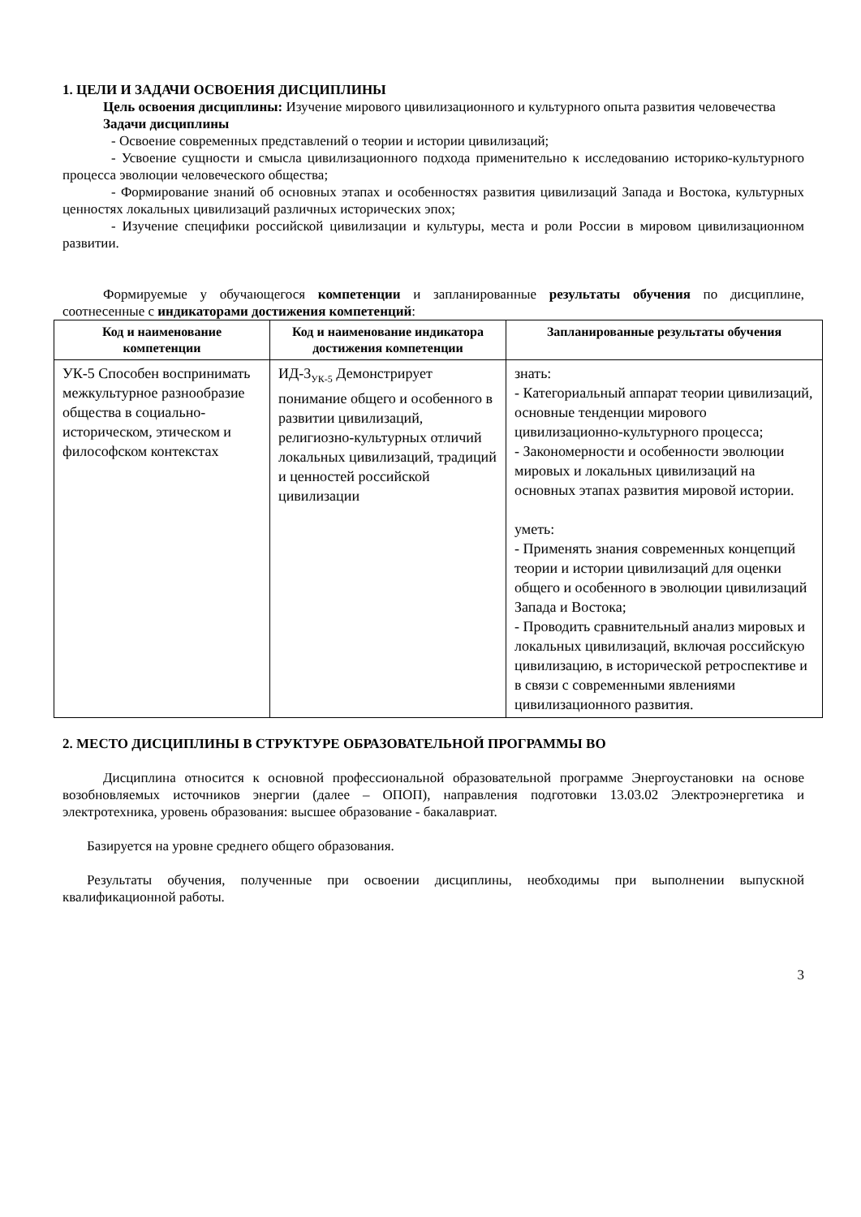1. ЦЕЛИ И ЗАДАЧИ ОСВОЕНИЯ ДИСЦИПЛИНЫ
Цель освоения дисциплины: Изучение мирового цивилизационного и культурного опыта развития человечества
Задачи дисциплины
- Освоение современных представлений о теории и истории цивилизаций;
- Усвоение сущности и смысла цивилизационного подхода применительно к исследованию историко-культурного процесса эволюции человеческого общества;
- Формирование знаний об основных этапах и особенностях развития цивилизаций Запада и Востока, культурных ценностях локальных цивилизаций различных исторических эпох;
- Изучение специфики российской цивилизации и культуры, места и роли России в мировом цивилизационном развитии.
Формируемые у обучающегося компетенции и запланированные результаты обучения по дисциплине, соотнесенные с индикаторами достижения компетенций:
| Код и наименование компетенции | Код и наименование индикатора достижения компетенции | Запланированные результаты обучения |
| --- | --- | --- |
| УК-5 Способен воспринимать межкультурное разнообразие общества в социально-историческом, этическом и философском контекстах | ИД-3<sub>УК-5</sub> Демонстрирует понимание общего и особенного в развитии цивилизаций, религиозно-культурных отличий локальных цивилизаций, традиций и ценностей российской цивилизации | знать: - Категориальный аппарат теории цивилизаций, основные тенденции мирового цивилизационно-культурного процесса; - Закономерности и особенности эволюции мировых и локальных цивилизаций на основных этапах развития мировой истории. уметь: - Применять знания современных концепций теории и истории цивилизаций для оценки общего и особенного в эволюции цивилизаций Запада и Востока; - Проводить сравнительный анализ мировых и локальных цивилизаций, включая российскую цивилизацию, в исторической ретроспективе и в связи с современными явлениями цивилизационного развития. |
2. МЕСТО ДИСЦИПЛИНЫ В СТРУКТУРЕ ОБРАЗОВАТЕЛЬНОЙ ПРОГРАММЫ ВО
Дисциплина относится к основной профессиональной образовательной программе Энергоустановки на основе возобновляемых источников энергии (далее – ОПОП), направления подготовки 13.03.02 Электроэнергетика и электротехника, уровень образования: высшее образование - бакалавриат.
Базируется на уровне среднего общего образования.
Результаты обучения, полученные при освоении дисциплины, необходимы при выполнении выпускной квалификационной работы.
3